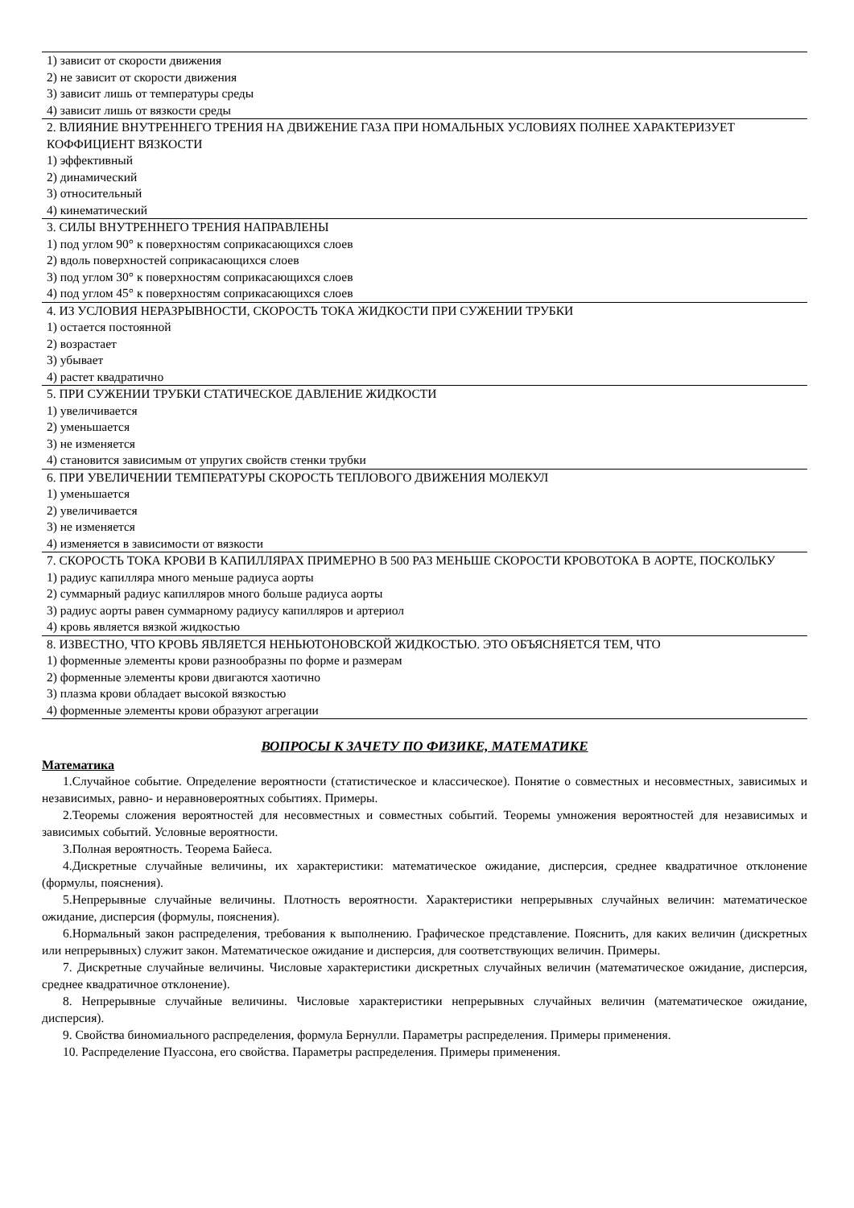| 1) зависит от скорости движения |
| 2) не зависит от скорости движения |
| 3) зависит лишь от температуры среды |
| 4) зависит лишь от вязкости среды |
| 2. ВЛИЯНИЕ ВНУТРЕННЕГО ТРЕНИЯ НА ДВИЖЕНИЕ ГАЗА ПРИ НОМАЛЬНЫХ УСЛОВИЯХ ПОЛНЕЕ ХАРАКТЕРИЗУЕТ КОФФИЦИЕНТ ВЯЗКОСТИ |
| 1) эффективный |
| 2) динамический |
| 3) относительный |
| 4) кинематический |
| 3. СИЛЫ ВНУТРЕННЕГО ТРЕНИЯ НАПРАВЛЕНЫ |
| 1) под углом 90° к поверхностям соприкасающихся слоев |
| 2) вдоль поверхностей соприкасающихся слоев |
| 3) под углом 30° к поверхностям соприкасающихся слоев |
| 4) под углом 45° к поверхностям соприкасающихся слоев |
| 4. ИЗ УСЛОВИЯ НЕРАЗРЫВНОСТИ, СКОРОСТЬ ТОКА ЖИДКОСТИ ПРИ СУЖЕНИИ ТРУБКИ |
| 1) остается постоянной |
| 2) возрастает |
| 3) убывает |
| 4) растет квадратично |
| 5. ПРИ СУЖЕНИИ ТРУБКИ СТАТИЧЕСКОЕ ДАВЛЕНИЕ ЖИДКОСТИ |
| 1) увеличивается |
| 2) уменьшается |
| 3) не изменяется |
| 4) становится зависимым от упругих свойств стенки трубки |
| 6. ПРИ УВЕЛИЧЕНИИ ТЕМПЕРАТУРЫ СКОРОСТЬ ТЕПЛОВОГО ДВИЖЕНИЯ МОЛЕКУЛ |
| 1) уменьшается |
| 2) увеличивается |
| 3) не изменяется |
| 4) изменяется в зависимости от вязкости |
| 7. СКОРОСТЬ ТОКА КРОВИ В КАПИЛЛЯРАХ ПРИМЕРНО В 500 РАЗ МЕНЬШЕ СКОРОСТИ КРОВОТОКА В АОРТЕ, ПОСКОЛЬКУ |
| 1) радиус капилляра много меньше радиуса аорты |
| 2) суммарный радиус капилляров много больше радиуса аорты |
| 3) радиус аорты равен суммарному радиусу капилляров и артериол |
| 4) кровь является вязкой жидкостью |
| 8. ИЗВЕСТНО, ЧТО КРОВЬ ЯВЛЯЕТСЯ НЕНЬЮТОНОВСКОЙ ЖИДКОСТЬЮ. ЭТО ОБЪЯСНЯЕТСЯ ТЕМ, ЧТО |
| 1) форменные элементы крови разнообразны по форме и размерам |
| 2) форменные элементы крови двигаются хаотично |
| 3) плазма крови обладает высокой вязкостью |
| 4) форменные элементы крови образуют агрегации |
ВОПРОСЫ К ЗАЧЕТУ ПО ФИЗИКЕ, МАТЕМАТИКЕ
Математика
1.Случайное событие. Определение вероятности (статистическое и классическое). Понятие о совместных и несовместных, зависимых и независимых, равно- и неравновероятных событиях. Примеры.
2.Теоремы сложения вероятностей для несовместных и совместных событий. Теоремы умножения вероятностей для независимых и зависимых событий. Условные вероятности.
3.Полная вероятность. Теорема Байеса.
4.Дискретные случайные величины, их характеристики: математическое ожидание, дисперсия, среднее квадратичное отклонение (формулы, пояснения).
5.Непрерывные случайные величины. Плотность вероятности. Характеристики непрерывных случайных величин: математическое ожидание, дисперсия (формулы, пояснения).
6.Нормальный закон распределения, требования к выполнению. Графическое представление. Пояснить, для каких величин (дискретных или непрерывных) служит закон. Математическое ожидание и дисперсия, для соответствующих величин. Примеры.
7. Дискретные случайные величины. Числовые характеристики дискретных случайных величин (математическое ожидание, дисперсия, среднее квадратичное отклонение).
8. Непрерывные случайные величины. Числовые характеристики непрерывных случайных величин (математическое ожидание, дисперсия).
9. Свойства биномиального распределения, формула Бернулли. Параметры распределения. Примеры применения.
10. Распределение Пуассона, его свойства. Параметры распределения. Примеры применения.